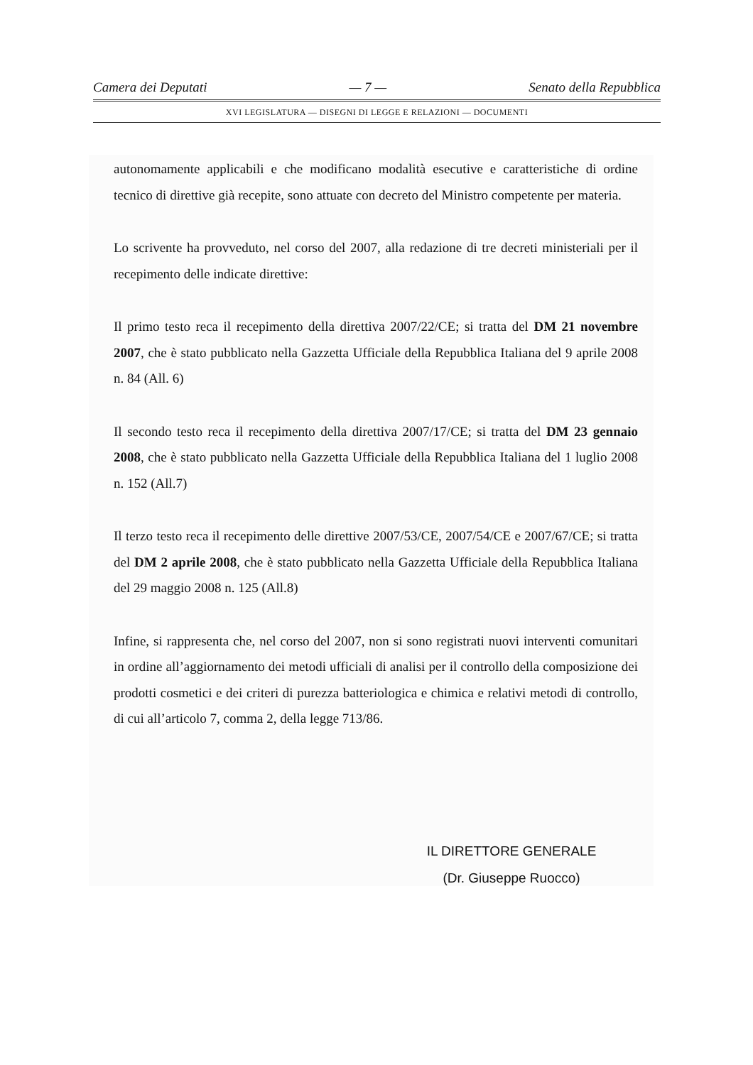Camera dei Deputati — 7 — Senato della Repubblica
XVI LEGISLATURA — DISEGNI DI LEGGE E RELAZIONI — DOCUMENTI
autonomamente applicabili e che modificano modalità esecutive e caratteristiche di ordine tecnico di direttive già recepite, sono attuate con decreto del Ministro competente per materia.
Lo scrivente ha provveduto, nel corso del 2007, alla redazione di tre decreti ministeriali per il recepimento delle indicate direttive:
Il primo testo reca il recepimento della direttiva 2007/22/CE; si tratta del DM 21 novembre 2007, che è stato pubblicato nella Gazzetta Ufficiale della Repubblica Italiana del 9 aprile 2008 n. 84 (All. 6)
Il secondo testo reca il recepimento della direttiva 2007/17/CE; si tratta del DM 23 gennaio 2008, che è stato pubblicato nella Gazzetta Ufficiale della Repubblica Italiana del 1 luglio 2008 n. 152 (All.7)
Il terzo testo reca il recepimento delle direttive 2007/53/CE, 2007/54/CE e 2007/67/CE; si tratta del DM 2 aprile 2008, che è stato pubblicato nella Gazzetta Ufficiale della Repubblica Italiana del 29 maggio 2008 n. 125 (All.8)
Infine, si rappresenta che, nel corso del 2007, non si sono registrati nuovi interventi comunitari in ordine all’aggiornamento dei metodi ufficiali di analisi per il controllo della composizione dei prodotti cosmetici e dei criteri di purezza batteriologica e chimica e relativi metodi di controllo, di cui all’articolo 7, comma 2, della legge 713/86.
IL DIRETTORE GENERALE
(Dr. Giuseppe Ruocco)